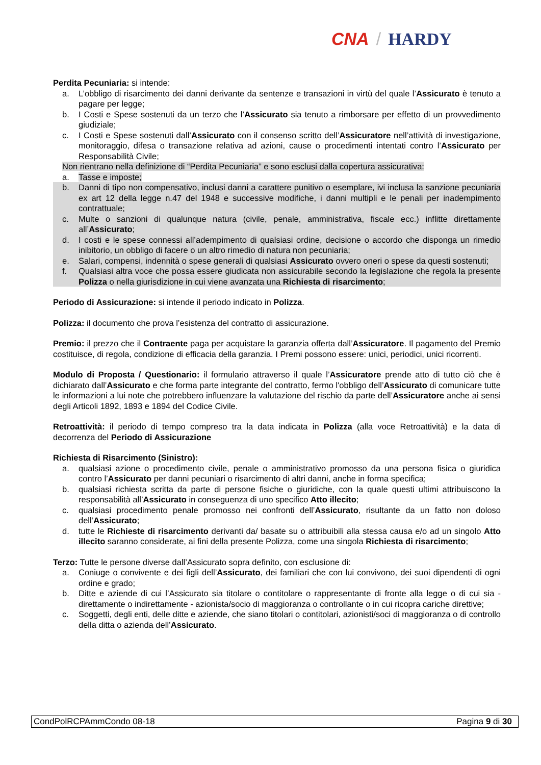CNA / HARDY
Perdita Pecuniaria: si intende:
a. L’obbligo di risarcimento dei danni derivante da sentenze e transazioni in virtù del quale l’Assicurato è tenuto a pagare per legge;
b. I Costi e Spese sostenuti da un terzo che l’Assicurato sia tenuto a rimborsare per effetto di un provvedimento giudiziale;
c. I Costi e Spese sostenuti dall’Assicurato con il consenso scritto dell’Assicuratore nell’attività di investigazione, monitoraggio, difesa o transazione relativa ad azioni, cause o procedimenti intentati contro l’Assicurato per Responsabilità Civile;
Non rientrano nella definizione di “Perdita Pecuniaria” e sono esclusi dalla copertura assicurativa:
a. Tasse e imposte;
b. Danni di tipo non compensativo, inclusi danni a carattere punitivo o esemplare, ivi inclusa la sanzione pecuniaria ex art 12 della legge n.47 del 1948 e successive modifiche, i danni multipli e le penali per inadempimento contrattuale;
c. Multe o sanzioni di qualunque natura (civile, penale, amministrativa, fiscale ecc.) inflitte direttamente all’Assicurato;
d. I costi e le spese connessi all’adempimento di qualsiasi ordine, decisione o accordo che disponga un rimedio inibitorio, un obbligo di facere o un altro rimedio di natura non pecuniaria;
e. Salari, compensi, indennità o spese generali di qualsiasi Assicurato ovvero oneri o spese da questi sostenuti;
f. Qualsiasi altra voce che possa essere giudicata non assicurabile secondo la legislazione che regola la presente Polizza o nella giurisdizione in cui viene avanzata una Richiesta di risarcimento;
Periodo di Assicurazione: si intende il periodo indicato in Polizza.
Polizza: il documento che prova l’esistenza del contratto di assicurazione.
Premio: il prezzo che il Contraente paga per acquistare la garanzia offerta dall’Assicuratore. Il pagamento del Premio costituisce, di regola, condizione di efficacia della garanzia. I Premi possono essere: unici, periodici, unici ricorrenti.
Modulo di Proposta / Questionario: il formulario attraverso il quale l’Assicuratore prende atto di tutto ciò che è dichiarato dall’Assicurato e che forma parte integrante del contratto, fermo l'obbligo dell’Assicurato di comunicare tutte le informazioni a lui note che potrebbero influenzare la valutazione del rischio da parte dell’Assicuratore anche ai sensi degli Articoli 1892, 1893 e 1894 del Codice Civile.
Retroattività: il periodo di tempo compreso tra la data indicata in Polizza (alla voce Retroattività) e la data di decorrenza del Periodo di Assicurazione
Richiesta di Risarcimento (Sinistro):
a. qualsiasi azione o procedimento civile, penale o amministrativo promosso da una persona fisica o giuridica contro l’Assicurato per danni pecuniari o risarcimento di altri danni, anche in forma specifica;
b. qualsiasi richiesta scritta da parte di persone fisiche o giuridiche, con la quale questi ultimi attribuiscono la responsabilità all’Assicurato in conseguenza di uno specifico Atto illecito;
c. qualsiasi procedimento penale promosso nei confronti dell’Assicurato, risultante da un fatto non doloso dell’Assicurato;
d. tutte le Richieste di risarcimento derivanti da/ basate su o attribuibili alla stessa causa e/o ad un singolo Atto illecito saranno considerate, ai fini della presente Polizza, come una singola Richiesta di risarcimento;
Terzo: Tutte le persone diverse dall’Assicurato sopra definito, con esclusione di:
a. Coniuge o convivente e dei figli dell’Assicurato, dei familiari che con lui convivono, dei suoi dipendenti di ogni ordine e grado;
b. Ditte e aziende di cui l’Assicurato sia titolare o contitolare o rappresentante di fronte alla legge o di cui sia - direttamente o indirettamente - azionista/socio di maggioranza o controllante o in cui ricopra cariche direttive;
c. Soggetti, degli enti, delle ditte e aziende, che siano titolari o contitolari, azionisti/soci di maggioranza o di controllo della ditta o azienda dell’Assicurato.
CondPolRCPAmmCondo 08-18 Pagina 9 di 30